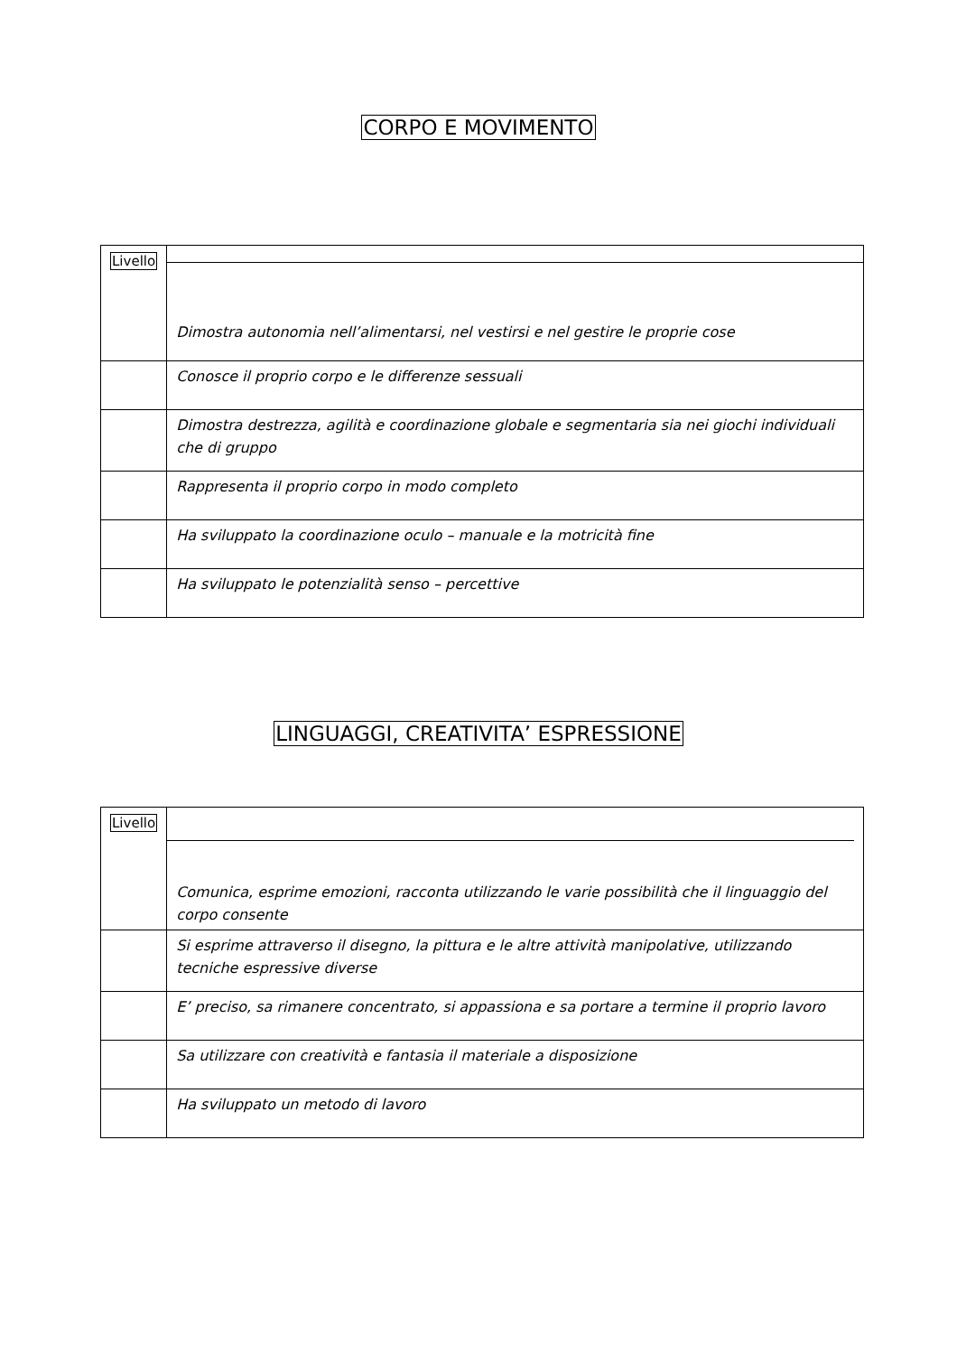CORPO E MOVIMENTO
| Livello | Dimostra autonomia nell’alimentarsi, nel vestirsi e nel gestire le proprie cose |
| | Conosce il proprio corpo e le differenze sessuali |
| | Dimostra destrezza, agilità e coordinazione globale e segmentaria sia nei giochi individuali che di gruppo |
| | Rappresenta il proprio corpo in modo completo |
| | Ha sviluppato la coordinazione oculo – manuale e la motricità fine |
| | Ha sviluppato le potenzialità senso – percettive |
LINGUAGGI, CREATIVITA’ ESPRESSIONE
| Livello | Comunica, esprime emozioni, racconta utilizzando le varie possibilità che il linguaggio del corpo consente |
| | Si esprime attraverso il disegno, la pittura e le altre attività manipolative, utilizzando tecniche espressive diverse |
| | E’ preciso, sa rimanere concentrato, si appassiona e sa portare a termine il proprio lavoro |
| | Sa utilizzare con creatività e fantasia il materiale a disposizione |
| | Ha sviluppato un metodo di lavoro |